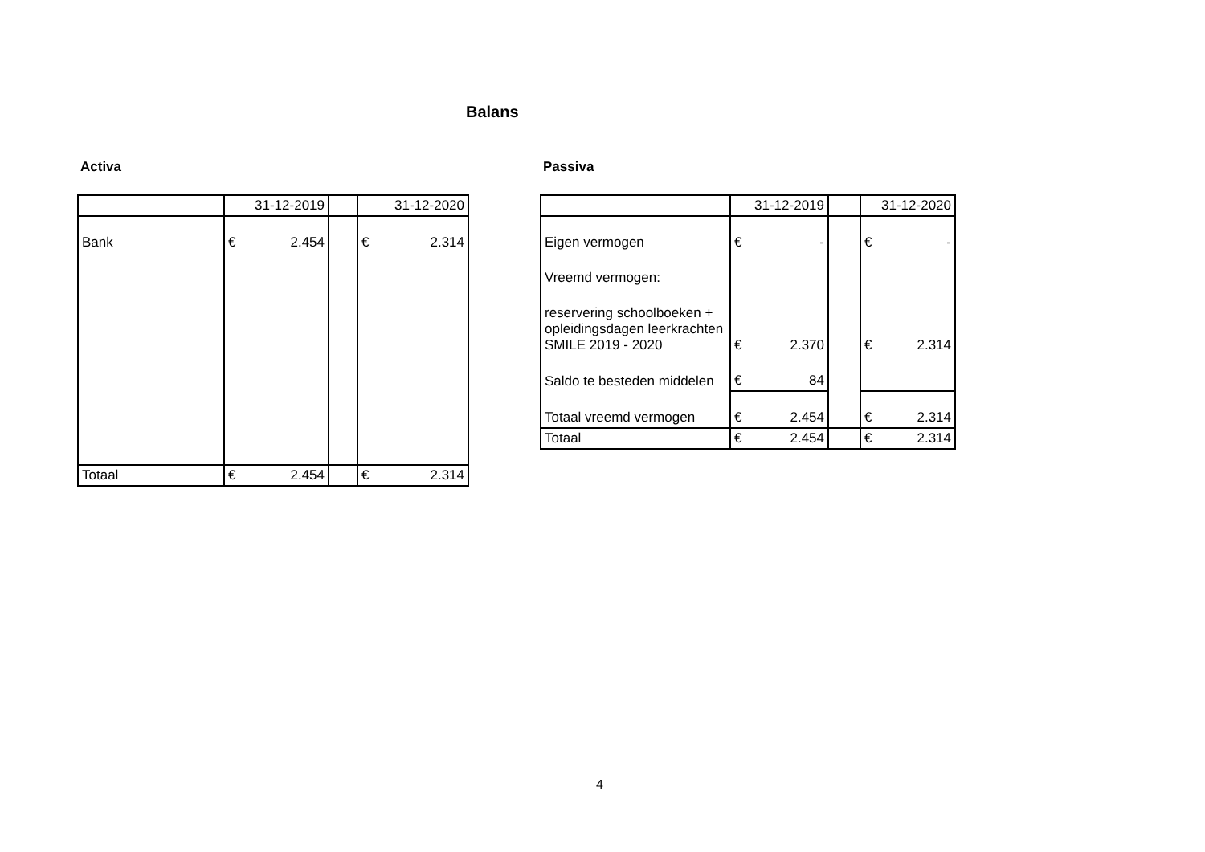Balans
Activa
| | 31-12-2019 | | 31-12-2020 |
| Bank | € 2.454 | | € 2.314 |
| Totaal | € 2.454 | | € 2.314 |
Passiva
| | 31-12-2019 | | 31-12-2020 |
| Eigen vermogen | € - | | € - |
| Vreemd vermogen: | | | |
| reservering schoolboeken + opleidingsdagen leerkrachten SMILE 2019 - 2020 | € 2.370 | | € 2.314 |
| Saldo te besteden middelen | € 84 | | |
| Totaal vreemd vermogen | € 2.454 | | € 2.314 |
| Totaal | € 2.454 | | € 2.314 |
4